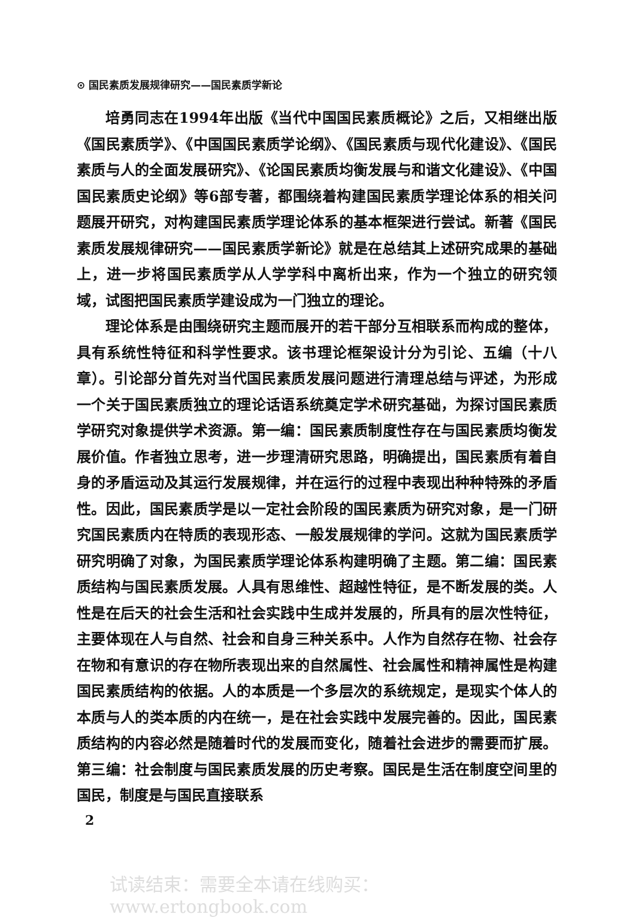⊙ 国民素质发展规律研究——国民素质学新论
培勇同志在1994年出版《当代中国国民素质概论》之后，又相继出版《国民素质学》、《中国国民素质学论纲》、《国民素质与现代化建设》、《国民素质与人的全面发展研究》、《论国民素质均衡发展与和谐文化建设》、《中国国民素质史论纲》等6部专著，都围绕着构建国民素质学理论体系的相关问题展开研究，对构建国民素质学理论体系的基本框架进行尝试。新著《国民素质发展规律研究——国民素质学新论》就是在总结其上述研究成果的基础上，进一步将国民素质学从人学学科中离析出来，作为一个独立的研究领域，试图把国民素质学建设成为一门独立的理论。
理论体系是由围绕研究主题而展开的若干部分互相联系而构成的整体，具有系统性特征和科学性要求。该书理论框架设计分为引论、五编（十八章）。引论部分首先对当代国民素质发展问题进行清理总结与评述，为形成一个关于国民素质独立的理论话语系统奠定学术研究基础，为探讨国民素质学研究对象提供学术资源。第一编：国民素质制度性存在与国民素质均衡发展价值。作者独立思考，进一步理清研究思路，明确提出，国民素质有着自身的矛盾运动及其运行发展规律，并在运行的过程中表现出种种特殊的矛盾性。因此，国民素质学是以一定社会阶段的国民素质为研究对象，是一门研究国民素质内在特质的表现形态、一般发展规律的学问。这就为国民素质学研究明确了对象，为国民素质学理论体系构建明确了主题。第二编：国民素质结构与国民素质发展。人具有思维性、超越性特征，是不断发展的类。人性是在后天的社会生活和社会实践中生成并发展的，所具有的层次性特征，主要体现在人与自然、社会和自身三种关系中。人作为自然存在物、社会存在物和有意识的存在物所表现出来的自然属性、社会属性和精神属性是构建国民素质结构的依据。人的本质是一个多层次的系统规定，是现实个体人的本质与人的类本质的内在统一，是在社会实践中发展完善的。因此，国民素质结构的内容必然是随着时代的发展而变化，随着社会进步的需要而扩展。第三编：社会制度与国民素质发展的历史考察。国民是生活在制度空间里的国民，制度是与国民直接联系
2
试读结束：需要全本请在线购买： www.ertongbook.com